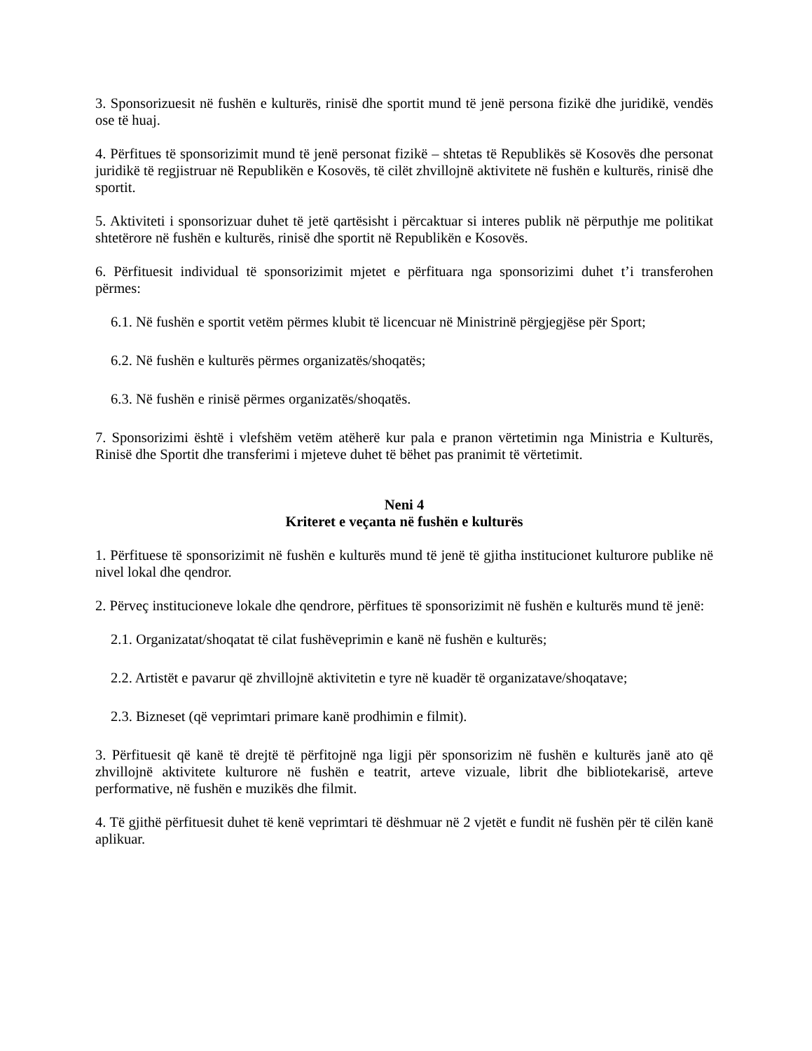3. Sponsorizuesit në fushën e kulturës, rinisë dhe sportit mund të jenë persona fizikë dhe juridikë, vendës ose të huaj.
4. Përfitues të sponsorizimit mund të jenë personat fizikë – shtetas të Republikës së Kosovës dhe personat juridikë të regjistruar në Republikën e Kosovës, të cilët zhvillojnë aktivitete në fushën e kulturës, rinisë dhe sportit.
5. Aktiviteti i sponsorizuar duhet të jetë qartësisht i përcaktuar si interes publik në përputhje me politikat shtetërore në fushën e kulturës, rinisë dhe sportit në Republikën e Kosovës.
6. Përfituesit individual të sponsorizimit mjetet e përfituara nga sponsorizimi duhet t’i transferohen përmes:
6.1. Në fushën e sportit vetëm përmes klubit të licencuar në Ministrinë përgjegjëse për Sport;
6.2. Në fushën e kulturës përmes organizatës/shoqatës;
6.3. Në fushën e rinisë përmes organizatës/shoqatës.
7. Sponsorizimi është i vlefshëm vetëm atëherë kur pala e pranon vërtetimin nga Ministria e Kulturës, Rinisë dhe Sportit dhe transferimi i mjeteve duhet të bëhet pas pranimit të vërtetimit.
Neni 4
Kriteret e veçanta në fushën e kulturës
1. Përfituese të sponsorizimit në fushën e kulturës mund të jenë të gjitha institucionet kulturore publike në nivel lokal dhe qendror.
2. Përveç institucioneve lokale dhe qendrore, përfitues të sponsorizimit në fushën e kulturës mund të jenë:
2.1. Organizatat/shoqatat të cilat fushëveprimin e kanë në fushën e kulturës;
2.2. Artistët e pavarur që zhvillojnë aktivitetin e tyre në kuadër të organizatave/shoqatave;
2.3. Bizneset (që veprimtari primare kanë prodhimin e filmit).
3. Përfituesit që kanë të drejtë të përfitojnë nga ligji për sponsorizim në fushën e kulturës janë ato që zhvillojnë aktivitete kulturore në fushën e teatrit, arteve vizuale, librit dhe bibliotekarisë, arteve performative, në fushën e muzikës dhe filmit.
4. Të gjithë përfituesit duhet të kenë veprimtari të dëshmuar në 2 vjetët e fundit në fushën për të cilën kanë aplikuar.